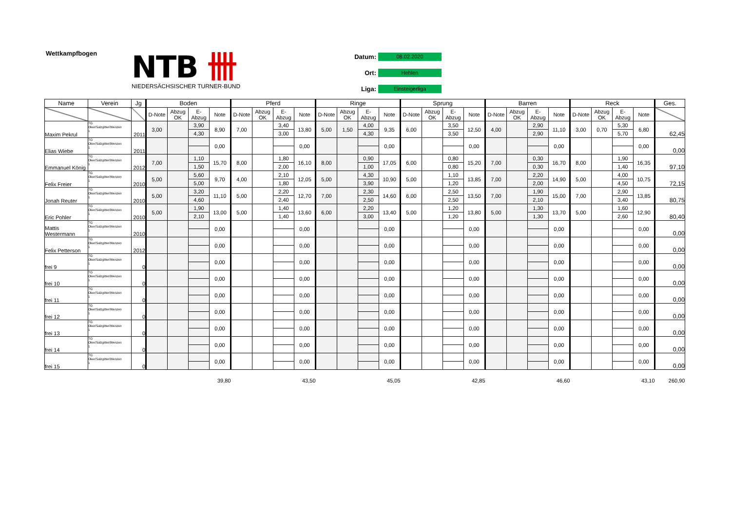Wettkampfbogen
NTB 卌
NIEDERSÄCHSISCHER TURNER-BUND
Datum: 08.02.2020
Ort: Hehlen
Liga: Einsteigerliga
| Name | Verein | Jg | Boden | | | | Pferd | | | | Ringe | | | | Sprung | | | | Barren | | | | Reck | | | | Ges. |
| --- | --- | --- | --- | --- | --- | --- | --- | --- | --- | --- | --- | --- | --- | --- | --- | --- | --- | --- | --- | --- | --- | --- | --- | --- | --- | --- | --- |
| | | | D-Note | Abzug OK | E-Abzug | Note | D-Note | Abzug OK | E-Abzug | Note | D-Note | Abzug OK | E-Abzug | Note | D-Note | Abzug OK | E-Abzug | Note | D-Note | Abzug OK | E-Abzug | Note | D-Note | Abzug OK | E-Abzug | Note | |
| Maxim Pekrul | TG Oker/Salzgitter/Wenzen 1 | 2011 | 3,00 | | 3,90 | 8,90 | 7,00 | | 3,40 | 13,80 | 5,00 | 1,50 | 4,00 | 9,35 | 6,00 | | 3,50 | 12,50 | 4,00 | | 2,90 | 11,10 | 3,00 | 0,70 | 5,30 | 6,80 | 62,45 |
| | | | | | 4,30 | | | | 3,00 | | | | 4,30 | | | | 3,50 | | | | 2,90 | | | | 5,70 | | |
| Elias Wiebe | TG Oker/Salzgitter/Wenzen 1 | 2011 | | | | 0,00 | | | | 0,00 | | | | 0,00 | | | | 0,00 | | | | 0,00 | | | | 0,00 | 0,00 |
| Emmanuel König | TG Oker/Salzgitter/Wenzen 1 | 2012 | 7,00 | | 1,10 | 15,70 | 8,00 | | 1,80 | 16,10 | 8,00 | | 0,90 | 17,05 | 6,00 | | 0,80 | 15,20 | 7,00 | | 0,30 | 16,70 | 8,00 | | 1,90 | 16,35 | 97,10 |
| | | | | | 1,50 | | | | 2,00 | | | | 1,00 | | | | 0,80 | | | | 0,30 | | | | 1,40 | | |
| Felix Freier | TG Oker/Salzgitter/Wenzen 1 | 2010 | 5,00 | | 5,60 | 9,70 | 4,00 | | 2,10 | 12,05 | 5,00 | | 4,30 | 10,90 | 5,00 | | 1,10 | 13,85 | 7,00 | | 2,20 | 14,90 | 5,00 | | 4,00 | 10,75 | 72,15 |
| | | | | | 5,00 | | | | 1,80 | | | | 3,90 | | | | 1,20 | | | | 2,00 | | | | 4,50 | | |
| Jonah Reuter | TG Oker/Salzgitter/Wenzen 1 | 2010 | 5,00 | | 3,20 | 11,10 | 5,00 | | 2,20 | 12,70 | 7,00 | | 2,30 | 14,60 | 6,00 | | 2,50 | 13,50 | 7,00 | | 1,90 | 15,00 | 7,00 | | 2,90 | 13,85 | 80,75 |
| | | | | | 4,60 | | | | 2,40 | | | | 2,50 | | | | 2,50 | | | | 2,10 | | | | 3,40 | | |
| Eric Pohler | TG Oker/Salzgitter/Wenzen 1 | 2010 | 5,00 | | 1,90 | 13,00 | 5,00 | | 1,40 | 13,60 | 6,00 | | 2,20 | 13,40 | 5,00 | | 1,20 | 13,80 | 5,00 | | 1,30 | 13,70 | 5,00 | | 1,60 | 12,90 | 80,40 |
| | | | | | 2,10 | | | | 1,40 | | | | 3,00 | | | | 1,20 | | | | 1,30 | | | | 2,60 | | |
| Mattis Westermann | TG Oker/Salzgitter/Wenzen 1 | 2010 | | | | 0,00 | | | | 0,00 | | | | 0,00 | | | | 0,00 | | | | 0,00 | | | | 0,00 | 0,00 |
| Felix Petterson | TG Oker/Salzgitter/Wenzen 1 | 2012 | | | | 0,00 | | | | 0,00 | | | | 0,00 | | | | 0,00 | | | | 0,00 | | | | 0,00 | 0,00 |
| frei 9 | TG Oker/Salzgitter/Wenzen 1 | 0 | | | | 0,00 | | | | 0,00 | | | | 0,00 | | | | 0,00 | | | | 0,00 | | | | 0,00 | 0,00 |
| frei 10 | TG Oker/Salzgitter/Wenzen 1 | 0 | | | | 0,00 | | | | 0,00 | | | | 0,00 | | | | 0,00 | | | | 0,00 | | | | 0,00 | 0,00 |
| frei 11 | TG Oker/Salzgitter/Wenzen 1 | 0 | | | | 0,00 | | | | 0,00 | | | | 0,00 | | | | 0,00 | | | | 0,00 | | | | 0,00 | 0,00 |
| frei 12 | TG Oker/Salzgitter/Wenzen 1 | 0 | | | | 0,00 | | | | 0,00 | | | | 0,00 | | | | 0,00 | | | | 0,00 | | | | 0,00 | 0,00 |
| frei 13 | TG Oker/Salzgitter/Wenzen 1 | 0 | | | | 0,00 | | | | 0,00 | | | | 0,00 | | | | 0,00 | | | | 0,00 | | | | 0,00 | 0,00 |
| frei 14 | TG Oker/Salzgitter/Wenzen 1 | 0 | | | | 0,00 | | | | 0,00 | | | | 0,00 | | | | 0,00 | | | | 0,00 | | | | 0,00 | 0,00 |
| frei 15 | TG Oker/Salzgitter/Wenzen 1 | 0 | | | | 0,00 | | | | 0,00 | | | | 0,00 | | | | 0,00 | | | | 0,00 | | | | 0,00 | 0,00 |
| | | | 39,80 | | | | 43,50 | | | | 45,05 | | | | 42,85 | | | | 46,60 | | | | 43,10 | | | | 260,90 |